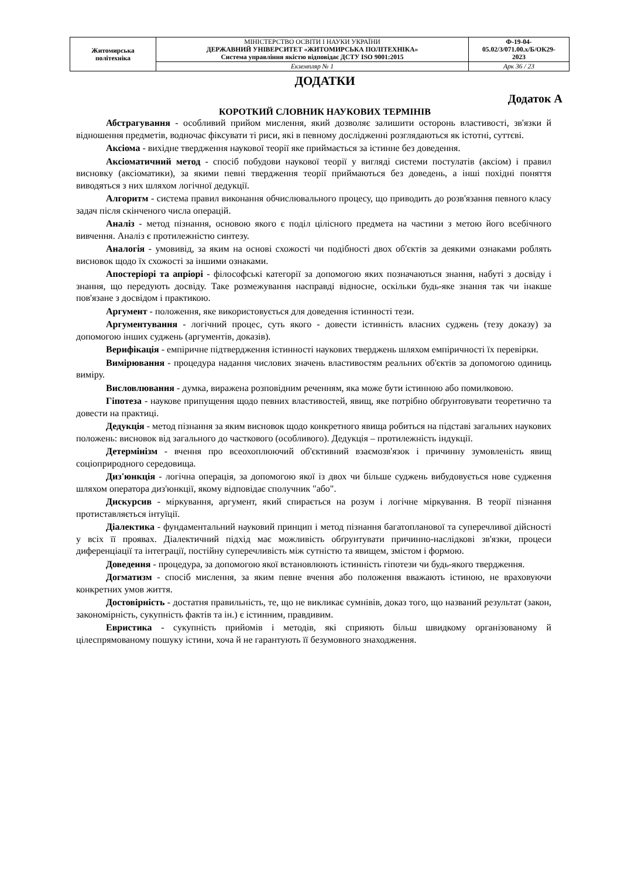| Житомирська політехніка | МІНІСТЕРСТВО ОСВІТИ І НАУКИ УКРАЇНИ ДЕРЖАВНИЙ УНІВЕРСИТЕТ «ЖИТОМИРСЬКА ПОЛІТЕХНІКА» Система управління якістю відповідає ДСТУ ISO 9001:2015 | Ф-19-04- 05.02/3/071.00.х/Б/ОК29- 2023 |
| | Екземпляр № 1 | Арк 36 / 23 |
ДОДАТКИ
Додаток А
КОРОТКИЙ СЛОВНИК НАУКОВИХ ТЕРМІНІВ
Абстрагування - особливий прийом мислення, який дозволяє залишити осторонь властивості, зв'язки й відношення предметів, водночас фіксувати ті риси, які в певному дослідженні розглядаються як істотні, суттєві.
Аксіома - вихідне твердження наукової теорії яке приймається за істинне без доведення.
Аксіоматичний метод - спосіб побудови наукової теорії у вигляді системи постулатів (аксіом) і правил висновку (аксіоматики), за якими певні твердження теорії приймаються без доведень, а інші похідні поняття виводяться з них шляхом логічної дедукції.
Алгоритм - система правил виконання обчислювального процесу, що приводить до розв'язання певного класу задач після скінченого числа операцій.
Аналіз - метод пізнання, основою якого є поділ цілісного предмета на частини з метою його всебічного вивчення. Аналіз є протилежністю синтезу.
Аналогія - умовивід, за яким на основі схожості чи подібності двох об'єктів за деякими ознаками роблять висновок щодо їх схожості за іншими ознаками.
Апостеріорі та апріорі - філософські категорії за допомогою яких позначаються знання, набуті з досвіду і знання, що передують досвіду. Таке розмежування насправді відносне, оскільки будь-яке знання так чи інакше пов'язане з досвідом і практикою.
Аргумент - положення, яке використовується для доведення істинності тези.
Аргументування - логічний процес, суть якого - довести істинність власних суджень (тезу доказу) за допомогою інших суджень (аргументів, доказів).
Верифікація - емпіричне підтвердження істинності наукових тверджень шляхом емпіричності їх перевірки.
Вимірювання - процедура надання числових значень властивостям реальних об'єктів за допомогою одиниць виміру.
Висловлювання - думка, виражена розповідним реченням, яка може бути істинною або помилковою.
Гіпотеза - наукове припущення щодо певних властивостей, явищ, яке потрібно обґрунтовувати теоретично та довести на практиці.
Дедукція - метод пізнання за яким висновок щодо конкретного явища робиться на підставі загальних наукових положень: висновок від загального до часткового (особливого). Дедукція – протилежність індукції.
Детермінізм - вчення про всеохоплюючий об'єктивний взаємозв'язок і причинну зумовленість явищ соціоприродного середовища.
Диз'юнкція - логічна операція, за допомогою якої із двох чи більше суджень вибудовується нове судження шляхом оператора диз'юнкції, якому відповідає сполучник "або".
Дискурсив - міркування, аргумент, який спирається на розум і логічне міркування. В теорії пізнання протиставляється інтуїції.
Діалектика - фундаментальний науковий принцип і метод пізнання багатопланової та суперечливої дійсності у всіх її проявах. Діалектичний підхід має можливість обґрунтувати причинно-наслідкові зв'язки, процеси диференціації та інтеграції, постійну суперечливість між сутністю та явищем, змістом і формою.
Доведення - процедура, за допомогою якої встановлюють істинність гіпотези чи будь-якого твердження.
Догматизм - спосіб мислення, за яким певне вчення або положення вважають істиною, не враховуючи конкретних умов життя.
Достовірність - достатня правильність, те, що не викликає сумнівів, доказ того, що названий результат (закон, закономірність, сукупність фактів та ін.) є істинним, правдивим.
Евристика - сукупність прийомів і методів, які сприяють більш швидкому організованому й цілеспрямованому пошуку істини, хоча й не гарантують її безумовного знаходження.